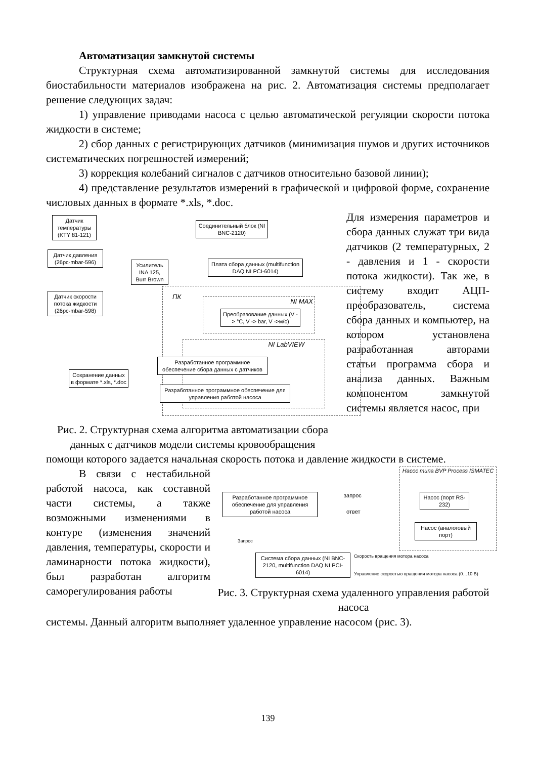Автоматизация замкнутой системы
Структурная схема автоматизированной замкнутой системы для исследования биостабильности материалов изображена на рис. 2. Автоматизация системы предполагает решение следующих задач:
1) управление приводами насоса с целью автоматической регуляции скорости потока жидкости в системе;
2) сбор данных с регистрирующих датчиков (минимизация шумов и других источников систематических погрешностей измерений;
3) коррекция колебаний сигналов с датчиков относительно базовой линии);
4) представление результатов измерений в графической и цифровой форме, сохранение числовых данных в формате *.xls, *.doc.
Датчик температуры (KTY 81-121)
Датчик давления (26pc-mbar-596)
Датчик скорости потока жидкости (26pc-mbar-598)
Усилитель INA 125, Burr Brown
Соединительный блок (NI BNC-2120)
Плата сбора данных (multifunction DAQ NI PCI-6014)
ПК NI MAX
Преобразование данных (V -> °C, V -> bar, V ->м/с)
NI LabVIEW
Разработанное программное обеспечение сбора данных с датчиков
Разработанное программное обеспечение для управления работой насоса
Сохранение данных в формате *.xls, *.doc
Рис. 2. Структурная схема алгоритма автоматизации сбора данных с датчиков модели системы кровообращения
Для измерения параметров и сбора данных служат три вида датчиков (2 температурных, 2 - давления и 1 - скорости потока жидкости). Так же, в систему входит АЦП-преобразователь, система сбора данных и компьютер, на котором установлена разработанная авторами статьи программа сбора и анализа данных. Важным компонентом замкнутой системы является насос, при
помощи которого задается начальная скорость потока и давление жидкости в системе.
В связи с нестабильной работой насоса, как составной части системы, а также возможными изменениями в контуре (изменения значений давления, температуры, скорости и ламинарности потока жидкости), был разработан алгоритм саморегулирования работы
Насос типа BVP Process ISMATEC
Разработанное программное обеспечение для управления работой насоса
запрос
ответ
Насос (порт RS-232)
Насос (аналоговый порт)
Запрос
Система сбора данных (NI BNC-2120, multifunction DAQ NI PCI-6014)
Скорость вращения мотора насоса
Управление скоростью вращения мотора насоса (0…10 В)
Рис. 3. Структурная схема удаленного управления работой насоса
системы. Данный алгоритм выполняет удаленное управление насосом (рис. 3).
139